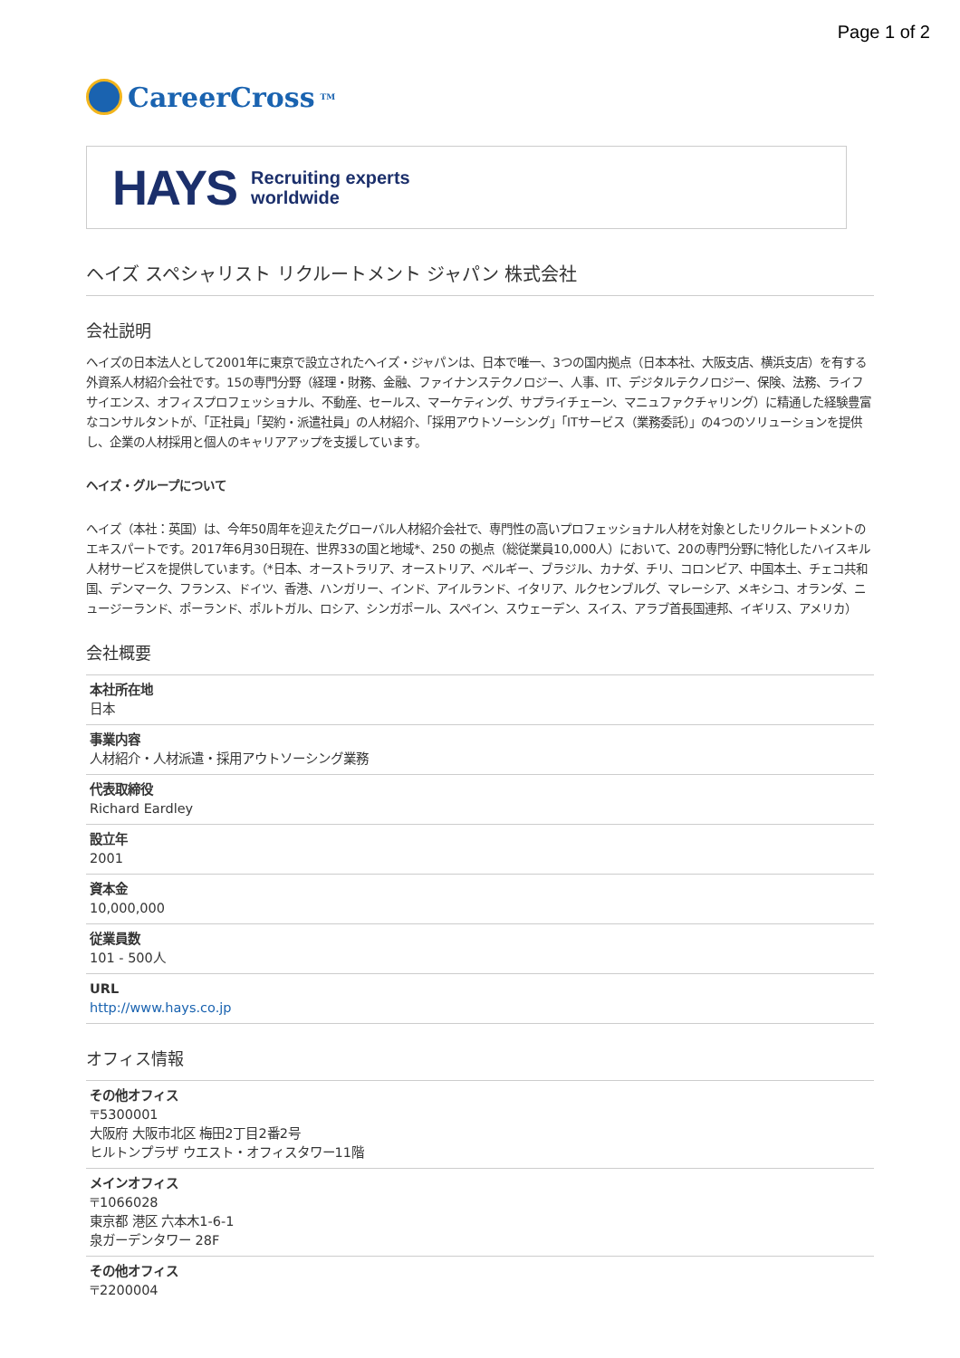Page 1 of 2
CareerCross<sup>TM</sup>
HAYS Recruiting experts
worldwide
ヘイズ スペシャリスト リクルートメント ジャパン 株式会社
会社説明
ヘイズの日本法人として2001年に東京で設立されたヘイズ・ジャパンは、日本で唯一、3つの国内拠点（日本本社、大阪支店、横浜支店）を有する外資系人材紹介会社です。15の専門分野（経理・財務、金融、ファイナンステクノロジー、人事、IT、デジタルテクノロジー、保険、法務、ライフサイエンス、オフィスプロフェッショナル、不動産、セールス、マーケティング、サプライチェーン、マニュファクチャリング）に精通した経験豊富なコンサルタントが、「正社員」「契約・派遣社員」の人材紹介、「採用アウトソーシング」「ITサービス（業務委託）」の4つのソリューションを提供し、企業の人材採用と個人のキャリアアップを支援しています。
ヘイズ・グループについて
ヘイズ（本社：英国）は、今年50周年を迎えたグローバル人材紹介会社で、専門性の高いプロフェッショナル人材を対象としたリクルートメントのエキスパートです。2017年6月30日現在、世界33の国と地域*、250 の拠点（総従業員10,000人）において、20の専門分野に特化したハイスキル人材サービスを提供しています。（*日本、オーストラリア、オーストリア、ベルギー、ブラジル、カナダ、チリ、コロンビア、中国本土、チェコ共和国、デンマーク、フランス、ドイツ、香港、ハンガリー、インド、アイルランド、イタリア、ルクセンブルグ、マレーシア、メキシコ、オランダ、ニュージーランド、ポーランド、ポルトガル、ロシア、シンガポール、スペイン、スウェーデン、スイス、アラブ首長国連邦、イギリス、アメリカ）
会社概要
| 本社所在地 日本 |
| 事業内容 人材紹介・人材派遣・採用アウトソーシング業務 |
| 代表取締役 Richard Eardley |
| 設立年 2001 |
| 資本金 10,000,000 |
| 従業員数 101 - 500人 |
| URL http://www.hays.co.jp |
オフィス情報
| その他オフィス 〒5300001 大阪府 大阪市北区 梅田2丁目2番2号 ヒルトンプラザ ウエスト・オフィスタワー11階 |
| メインオフィス 〒1066028 東京都 港区 六本木1-6-1 泉ガーデンタワー 28F |
| その他オフィス 〒2200004 |